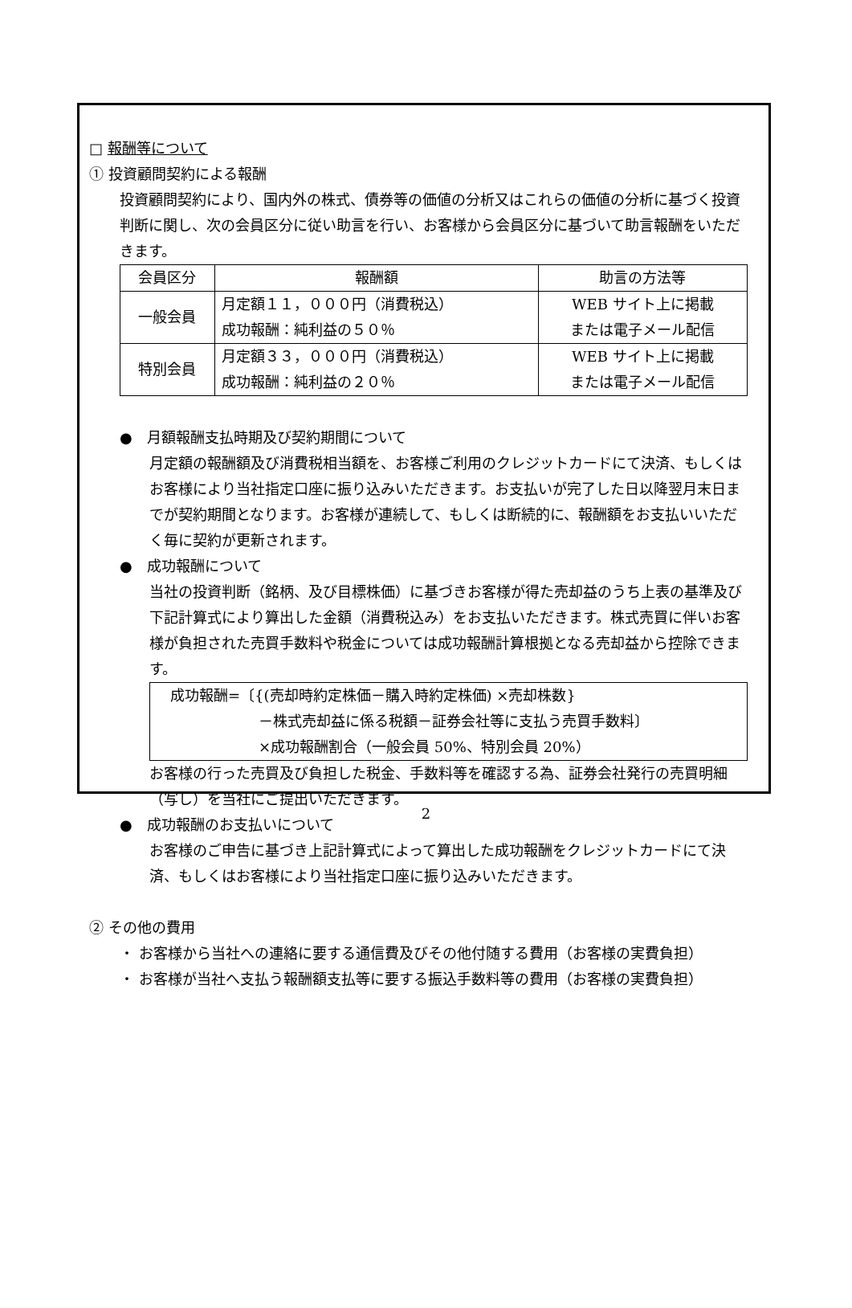□ 報酬等について
① 投資顧問契約による報酬
投資顧問契約により、国内外の株式、債券等の価値の分析又はこれらの価値の分析に基づく投資判断に関し、次の会員区分に従い助言を行い、お客様から会員区分に基づいて助言報酬をいただきます。
| 会員区分 | 報酬額 | 助言の方法等 |
| --- | --- | --- |
| 一般会員 | 月定額１１，０００円（消費税込） 成功報酬：純利益の５０％ | WEB サイト上に掲載 または電子メール配信 |
| 特別会員 | 月定額３３，０００円（消費税込） 成功報酬：純利益の２０％ | WEB サイト上に掲載 または電子メール配信 |
●　月額報酬支払時期及び契約期間について
月定額の報酬額及び消費税相当額を、お客様ご利用のクレジットカードにて決済、もしくはお客様により当社指定口座に振り込みいただきます。お支払いが完了した日以降翌月末日までが契約期間となります。お客様が連続して、もしくは断続的に、報酬額をお支払いいただく毎に契約が更新されます。
●　成功報酬について
当社の投資判断（銘柄、及び目標株価）に基づきお客様が得た売却益のうち上表の基準及び下記計算式により算出した金額（消費税込み）をお支払いただきます。株式売買に伴いお客様が負担された売買手数料や税金については成功報酬計算根拠となる売却益から控除できます。
成功報酬=〔{(売却時約定株価－購入時約定株価) ×売却株数}
－株式売却益に係る税額－証券会社等に支払う売買手数料〕
×成功報酬割合（一般会員 50%、特別会員 20%）
お客様の行った売買及び負担した税金、手数料等を確認する為、証券会社発行の売買明細（写し）を当社にご提出いただきます。
●　成功報酬のお支払いについて
お客様のご申告に基づき上記計算式によって算出した成功報酬をクレジットカードにて決済、もしくはお客様により当社指定口座に振り込みいただきます。
② その他の費用
・ お客様から当社への連絡に要する通信費及びその他付随する費用（お客様の実費負担）
・ お客様が当社へ支払う報酬額支払等に要する振込手数料等の費用（お客様の実費負担）
2